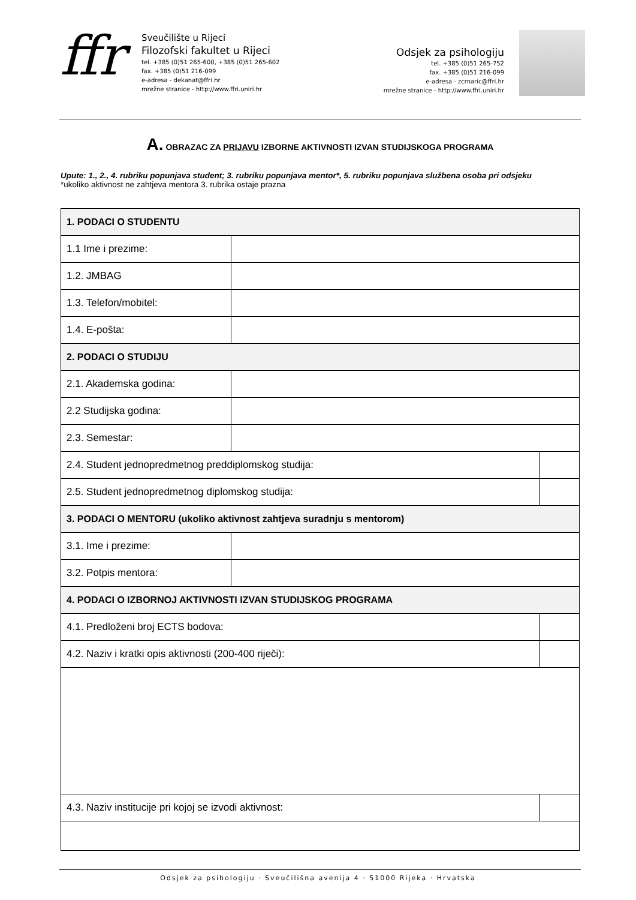ffr
Sveučilište u Rijeci
Filozofski fakultet u Rijeci
tel. +385 (0)51 265-600, +385 (0)51 265-602
fax. +385 (0)51 216-099
e-adresa - dekanat@ffri.hr
mrežne stranice - http://www.ffri.uniri.hr
Odsjek za psihologiju
tel. +385 (0)51 265-752
fax. +385 (0)51 216-099
e-adresa - zcrnaric@ffri.hr
mrežne stranice - http://www.ffri.uniri.hr
A. OBRAZAC ZA PRIJAVU IZBORNE AKTIVNOSTI IZVAN STUDIJSKOGA PROGRAMA
Upute: 1., 2., 4. rubriku popunjava student; 3. rubriku popunjava mentor*, 5. rubriku popunjava službena osoba pri odsjeku
*ukoliko aktivnost ne zahtjeva mentora 3. rubrika ostaje prazna
| 1. PODACI O STUDENTU | | | |
| 1.1 Ime i prezime: | | | |
| 1.2. JMBAG | | | |
| 1.3. Telefon/mobitel: | | | |
| 1.4. E-pošta: | | | |
| 2. PODACI O STUDIJU | | | |
| 2.1. Akademska godina: | | | |
| 2.2 Studijska godina: | | | |
| 2.3. Semestar: | | | |
| 2.4. Student jednopredmetnog preddiplomskog studija: | | | |
| 2.5. Student jednopredmetnog diplomskog studija: | | | |
| 3. PODACI O MENTORU (ukoliko aktivnost zahtjeva suradnju s mentorom) | | | |
| 3.1. Ime i prezime: | | | |
| 3.2. Potpis mentora: | | | |
| 4. PODACI O IZBORNOJ AKTIVNOSTI IZVAN STUDIJSKOG PROGRAMA | | | |
| 4.1. Predloženi broj ECTS bodova: | | | |
| 4.2. Naziv i kratki opis aktivnosti (200-400 riječi): | | | |
| 4.3. Naziv institucije pri kojoj se izvodi aktivnost: | | | |
Odsjek za psihologiju · Sveučilišna avenija 4 · 51000 Rijeka · Hrvatska